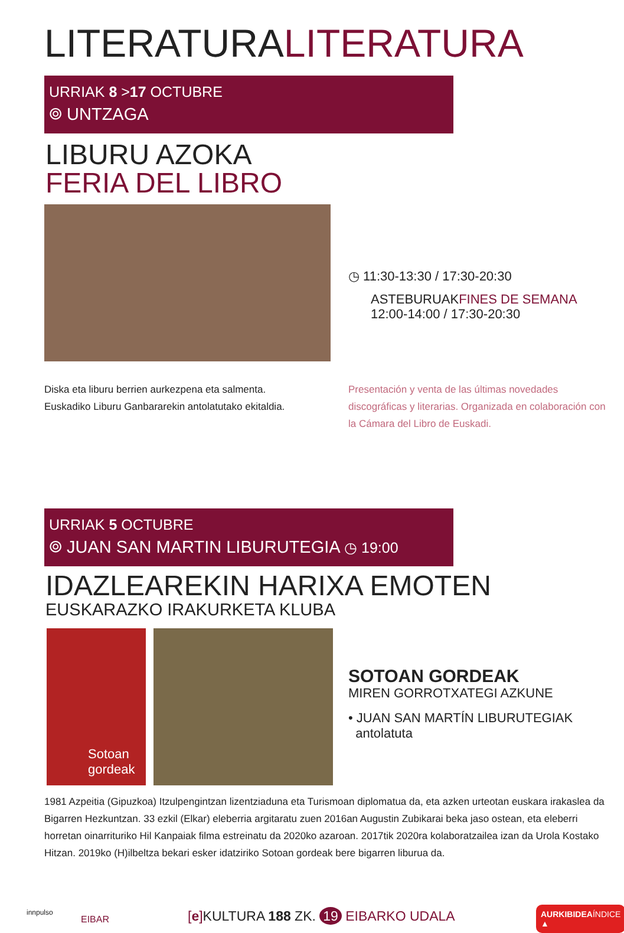LITERATURALITERATURA
URRIAK 8 >17 OCTUBRE
⌾ UNTZAGA
LIBURU AZOKA
FERIA DEL LIBRO
◷ 11:30-13:30 / 17:30-20:30
ASTEBURUAKFINES DE SEMANA
12:00-14:00 / 17:30-20:30
Diska eta liburu berrien aurkezpena eta salmenta. Euskadiko Liburu Ganbararekin antolatutako ekitaldia.
Presentación y venta de las últimas novedades discográficas y literarias. Organizada en colaboración con la Cámara del Libro de Euskadi.
URRIAK 5 OCTUBRE
⌾ JUAN SAN MARTIN LIBURUTEGIA ◷ 19:00
IDAZLEAREKIN HARIXA EMOTEN
EUSKARAZKO IRAKURKETA KLUBA
Sotoan gordeak
SOTOAN GORDEAK
MIREN GORROTXATEGI AZKUNE
• JUAN SAN MARTÍN LIBURUTEGIAK
antolatuta
1981 Azpeitia (Gipuzkoa) Itzulpengintzan lizentziaduna eta Turismoan diplomatua da, eta azken urteotan euskara irakaslea da Bigarren Hezkuntzan. 33 ezkil (Elkar) eleberria argitaratu zuen 2016an Augustin Zubikarai beka jaso ostean, eta eleberri horretan oinarrituriko Hil Kanpaiak filma estreinatu da 2020ko azaroan. 2017tik 2020ra kolaboratzailea izan da Urola Kostako Hitzan. 2019ko (H)ilbeltza bekari esker idatziriko Sotoan gordeak bere bigarren liburua da.
innpulso
EIBAR
[e] KULTURA 188 ZK. 19 EIBARKO UDALA
AURKIBIDEAÍNDICE ▲